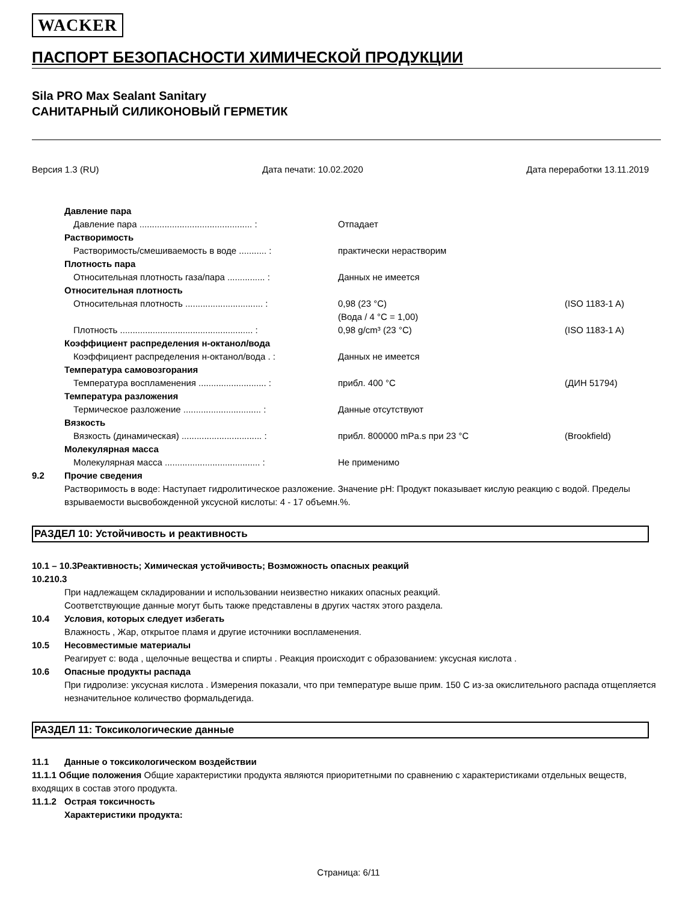WACKER
ПАСПОРТ БЕЗОПАСНОСТИ ХИМИЧЕСКОЙ ПРОДУКЦИИ
Sila PRO Max Sealant Sanitary
САНИТАРНЫЙ СИЛИКОНОВЫЙ ГЕРМЕТИК
Версия 1.3 (RU) Дата печати: 10.02.2020 Дата переработки 13.11.2019
Давление пара
Давление пара ............................................. : Отпадает
Растворимость
Растворимость/смешиваемость в воде ........... : практически нерастворим
Плотность пара
Относительная плотность газа/пара ............... : Данных не имеется
Относительная плотность
Относительная плотность ............................... : 0,98 (23 °C)
(Вода / 4 °C = 1,00) (ISO 1183-1 A)
Плотность ..................................................... : 0,98 g/cm³ (23 °C) (ISO 1183-1 A)
Коэффициент распределения н-октанол/вода
Коэффициент распределения н-октанол/вода . : Данных не имеется
Температура самовозгорания
Температура воспламенения ........................... : прибл. 400 °C (ДИН 51794)
Температура разложения
Термическое разложение ............................... : Данные отсутствуют
Вязкость
Вязкость (динамическая) ................................ : прибл. 800000 mPa.s при 23 °C (Brookfield)
Молекулярная масса
Молекулярная масса ...................................... : Не применимо
9.2 Прочие сведения
Растворимость в воде: Наступает гидролитическое разложение. Значение pH: Продукт показывает кислую реакцию с водой. Пределы взрываемости высвобожденной уксусной кислоты: 4 - 17 объемн.%.
РАЗДЕЛ 10: Устойчивость и реактивность
10.1 – 10.3Реактивность; Химическая устойчивость; Возможность опасных реакций
10.210.3
При надлежащем складировании и использовании неизвестно никаких опасных реакций.
Соответствующие данные могут быть также представлены в других частях этого раздела.
10.4 Условия, которых следует избегать
Влажность , Жар, открытое пламя и другие источники воспламенения.
10.5 Несовместимые материалы
Реагирует с: вода , щелочные вещества и спирты . Реакция происходит с образованием: уксусная кислота .
10.6 Опасные продукты распада
При гидролизе: уксусная кислота . Измерения показали, что при температуре выше прим. 150 C из-за окислительного распада отщепляется незначительное количество формальдегида.
РАЗДЕЛ 11: Токсикологические данные
11.1 Данные о токсикологическом воздействии
11.1.1 Общие положения Общие характеристики продукта являются приоритетными по сравнению с характеристиками отдельных веществ, входящих в состав этого продукта.
11.1.2 Острая токсичность
Характеристики продукта:
Страница: 6/11